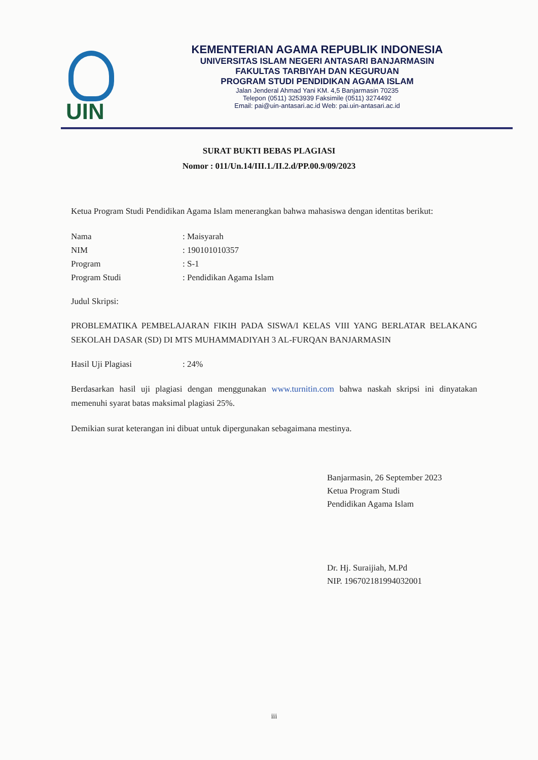UIN
KEMENTERIAN AGAMA REPUBLIK INDONESIA
UNIVERSITAS ISLAM NEGERI ANTASARI BANJARMASIN
FAKULTAS TARBIYAH DAN KEGURUAN
PROGRAM STUDI PENDIDIKAN AGAMA ISLAM
Jalan Jenderal Ahmad Yani KM. 4,5 Banjarmasin 70235
Telepon (0511) 3253939 Faksimile (0511) 3274492
Email: pai@uin-antasari.ac.id Web: pai.uin-antasari.ac.id
SURAT BUKTI BEBAS PLAGIASI
Nomor : 011/Un.14/III.1./II.2.d/PP.00.9/09/2023
Ketua Program Studi Pendidikan Agama Islam menerangkan bahwa mahasiswa dengan identitas berikut:
| Nama | : Maisyarah |
| NIM | : 190101010357 |
| Program | : S-1 |
| Program Studi | : Pendidikan Agama Islam |
Judul Skripsi:
PROBLEMATIKA PEMBELAJARAN FIKIH PADA SISWA/I KELAS VIII YANG BERLATAR BELAKANG SEKOLAH DASAR (SD) DI MTS MUHAMMADIYAH 3 AL-FURQAN BANJARMASIN
| Hasil Uji Plagiasi | : 24% |
Berdasarkan hasil uji plagiasi dengan menggunakan www.turnitin.com bahwa naskah skripsi ini dinyatakan memenuhi syarat batas maksimal plagiasi 25%.
Demikian surat keterangan ini dibuat untuk dipergunakan sebagaimana mestinya.
Banjarmasin, 26 September 2023
Ketua Program Studi
Pendidikan Agama Islam
Dr. Hj. Suraijiah, M.Pd
NIP. 196702181994032001
iii